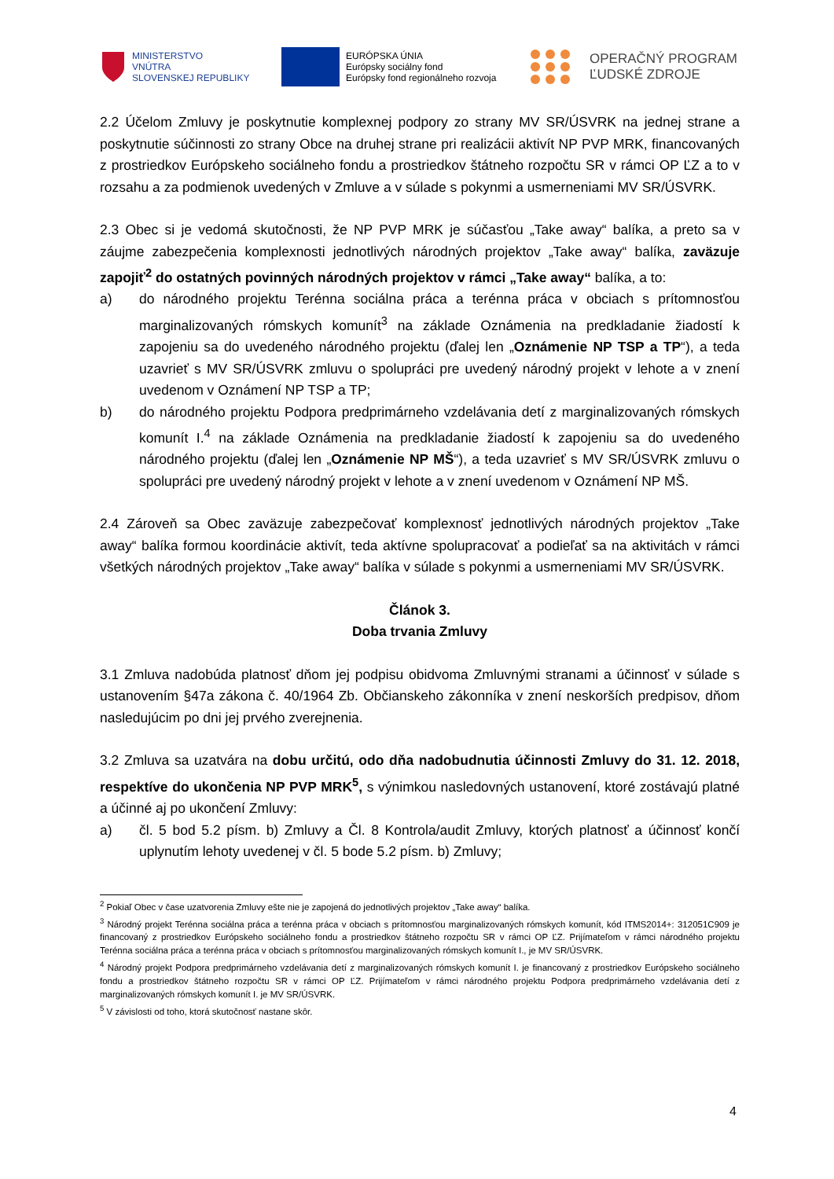MINISTERSTVO
VNÚTRA
SLOVENSKEJ REPUBLIKY
EURÓPSKA ÚNIA
Európsky sociálny fond
Európsky fond regionálneho rozvoja
OPERAČNÝ PROGRAM
ĽUDSKÉ ZDROJE
2.2 Účelom Zmluvy je poskytnutie komplexnej podpory zo strany MV SR/ÚSVRK na jednej strane a poskytnutie súčinnosti zo strany Obce na druhej strane pri realizácii aktivít NP PVP MRK, financovaných z prostriedkov Európskeho sociálneho fondu a prostriedkov štátneho rozpočtu SR v rámci OP ĽZ a to v rozsahu a za podmienok uvedených v Zmluve a v súlade s pokynmi a usmerneniami MV SR/ÚSVRK.
2.3 Obec si je vedomá skutočnosti, že NP PVP MRK je súčasťou „Take away“ balíka, a preto sa v záujme zabezpečenia komplexnosti jednotlivých národných projektov „Take away“ balíka, zaväzuje zapojiť<sup>2</sup> do ostatných povinných národných projektov v rámci „Take away“ balíka, a to:
a) do národného projektu Terénna sociálna práca a terénna práca v obciach s prítomnosťou marginalizovaných rómskych komunít<sup>3</sup> na základe Oznámenia na predkladanie žiadostí k zapojeniu sa do uvedeného národného projektu (ďalej len „Oznámenie NP TSP a TP“), a teda uzavrieť s MV SR/ÚSVRK zmluvu o spolupráci pre uvedený národný projekt v lehote a v znení uvedenom v Oznámení NP TSP a TP;
b) do národného projektu Podpora predprimárneho vzdelávania detí z marginalizovaných rómskych komunít I.<sup>4</sup> na základe Oznámenia na predkladanie žiadostí k zapojeniu sa do uvedeného národného projektu (ďalej len „Oznámenie NP MŠ“), a teda uzavrieť s MV SR/ÚSVRK zmluvu o spolupráci pre uvedený národný projekt v lehote a v znení uvedenom v Oznámení NP MŠ.
2.4 Zároveň sa Obec zaväzuje zabezpečovať komplexnosť jednotlivých národných projektov „Take away“ balíka formou koordinácie aktivít, teda aktívne spolupracovať a podieľať sa na aktivitách v rámci všetkých národných projektov „Take away“ balíka v súlade s pokynmi a usmerneniami MV SR/ÚSVRK.
Článok 3.
Doba trvania Zmluvy
3.1 Zmluva nadobúda platnosť dňom jej podpisu obidvoma Zmluvnými stranami a účinnosť v súlade s ustanovením §47a zákona č. 40/1964 Zb. Občianskeho zákonníka v znení neskorších predpisov, dňom nasledujúcim po dni jej prvého zverejnenia.
3.2 Zmluva sa uzatvára na dobu určitú, odo dňa nadobudnutia účinnosti Zmluvy do 31. 12. 2018, respektíve do ukončenia NP PVP MRK<sup>5</sup>, s výnimkou nasledovných ustanovení, ktoré zostávajú platné a účinné aj po ukončení Zmluvy:
a) čl. 5 bod 5.2 písm. b) Zmluvy a Čl. 8 Kontrola/audit Zmluvy, ktorých platnosť a účinnosť končí uplynutím lehoty uvedenej v čl. 5 bode 5.2 písm. b) Zmluvy;
<sup>2</sup> Pokiaľ Obec v čase uzatvorenia Zmluvy ešte nie je zapojená do jednotlivých projektov „Take away“ balíka.
<sup>3</sup> Národný projekt Terénna sociálna práca a terénna práca v obciach s prítomnosťou marginalizovaných rómskych komunít, kód ITMS2014+: 312051C909 je financovaný z prostriedkov Európskeho sociálneho fondu a prostriedkov štátneho rozpočtu SR v rámci OP ĽZ. Prijímateľom v rámci národného projektu Terénna sociálna práca a terénna práca v obciach s prítomnosťou marginalizovaných rómskych komunít I., je MV SR/ÚSVRK.
<sup>4</sup> Národný projekt Podpora predprimárneho vzdelávania detí z marginalizovaných rómskych komunít I. je financovaný z prostriedkov Európskeho sociálneho fondu a prostriedkov štátneho rozpočtu SR v rámci OP ĽZ. Prijímateľom v rámci národného projektu Podpora predprimárneho vzdelávania detí z marginalizovaných rómskych komunít I. je MV SR/ÚSVRK.
<sup>5</sup> V závislosti od toho, ktorá skutočnosť nastane skôr.
4